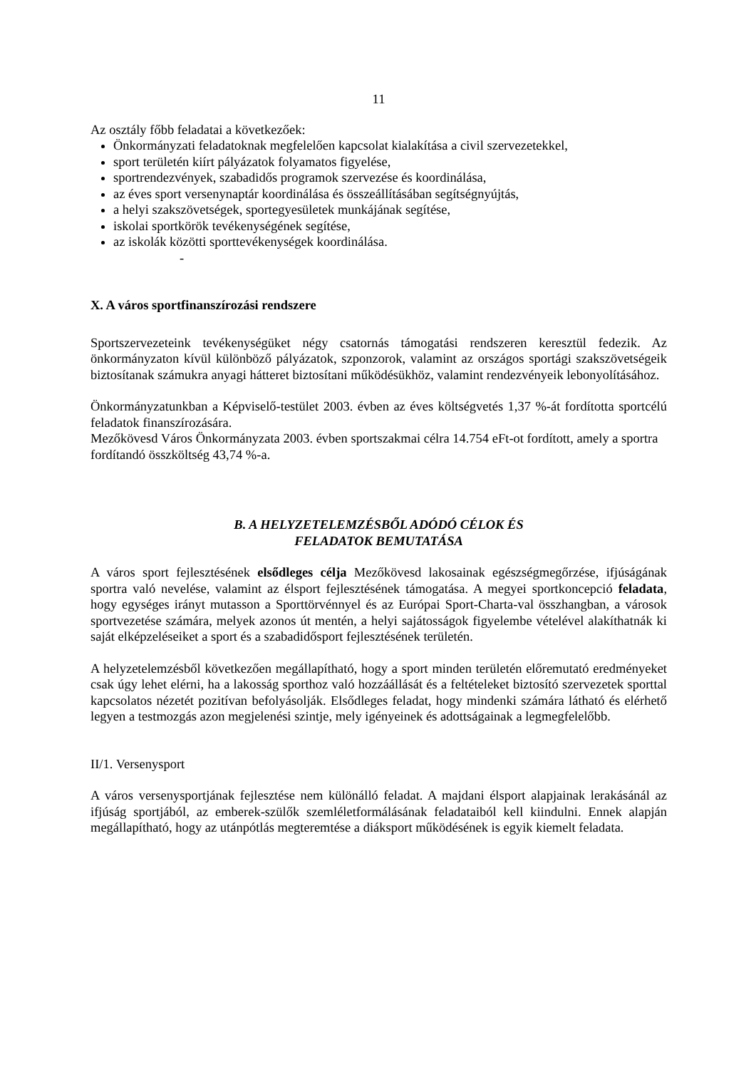11
Az osztály főbb feladatai a következőek:
Önkormányzati feladatoknak megfelelően kapcsolat kialakítása a civil szervezetekkel,
sport területén kiírt pályázatok folyamatos figyelése,
sportrendezvények, szabadidős programok szervezése és koordinálása,
az éves sport versenynaptár koordinálása és összeállításában segítségnyújtás,
a helyi szakszövetségek, sportegyesületek munkájának segítése,
iskolai sportkörök tevékenységének segítése,
az iskolák közötti sporttevékenységek koordinálása.
-
X. A város sportfinanszírozási rendszere
Sportszervezeteink tevékenységüket négy csatornás támogatási rendszeren keresztül fedezik. Az önkormányzaton kívül különböző pályázatok, szponzorok, valamint az országos sportági szakszövetségeik biztosítanak számukra anyagi hátteret biztosítani működésükhöz, valamint rendezvényeik lebonyolításához.
Önkormányzatunkban a Képviselő-testület 2003. évben az éves költségvetés 1,37 %-át fordította sportcélú feladatok finanszírozására.
Mezőkövesd Város Önkormányzata 2003. évben sportszakmai célra 14.754 eFt-ot fordított, amely a sportra fordítandó összköltség 43,74 %-a.
B. A HELYZETELEMZÉSBŐL ADÓDÓ CÉLOK ÉS
FELADATOK BEMUTATÁSA
A város sport fejlesztésének elsődleges célja Mezőkövesd lakosainak egészségmegőrzése, ifjúságának sportra való nevelése, valamint az élsport fejlesztésének támogatása. A megyei sportkoncepció feladata, hogy egységes irányt mutasson a Sporttörvénnyel és az Európai Sport-Charta-val összhangban, a városok sportvezetése számára, melyek azonos út mentén, a helyi sajátosságok figyelembe vételével alakíthatnák ki saját elképzeléseiket a sport és a szabadidősport fejlesztésének területén.
A helyzetelemzésből következően megállapítható, hogy a sport minden területén előremutató eredményeket csak úgy lehet elérni, ha a lakosság sporthoz való hozzáállását és a feltételeket biztosító szervezetek sporttal kapcsolatos nézetét pozitívan befolyásolják. Elsődleges feladat, hogy mindenki számára látható és elérhető legyen a testmozgás azon megjelenési szintje, mely igényeinek és adottságainak a legmegfelelőbb.
II/1. Versenysport
A város versenysportjának fejlesztése nem különálló feladat. A majdani élsport alapjainak lerakásánál az ifjúság sportjából, az emberek-szülők szemléletformálásának feladataiból kell kiindulni. Ennek alapján megállapítható, hogy az utánpótlás megteremtése a diáksport működésének is egyik kiemelt feladata.